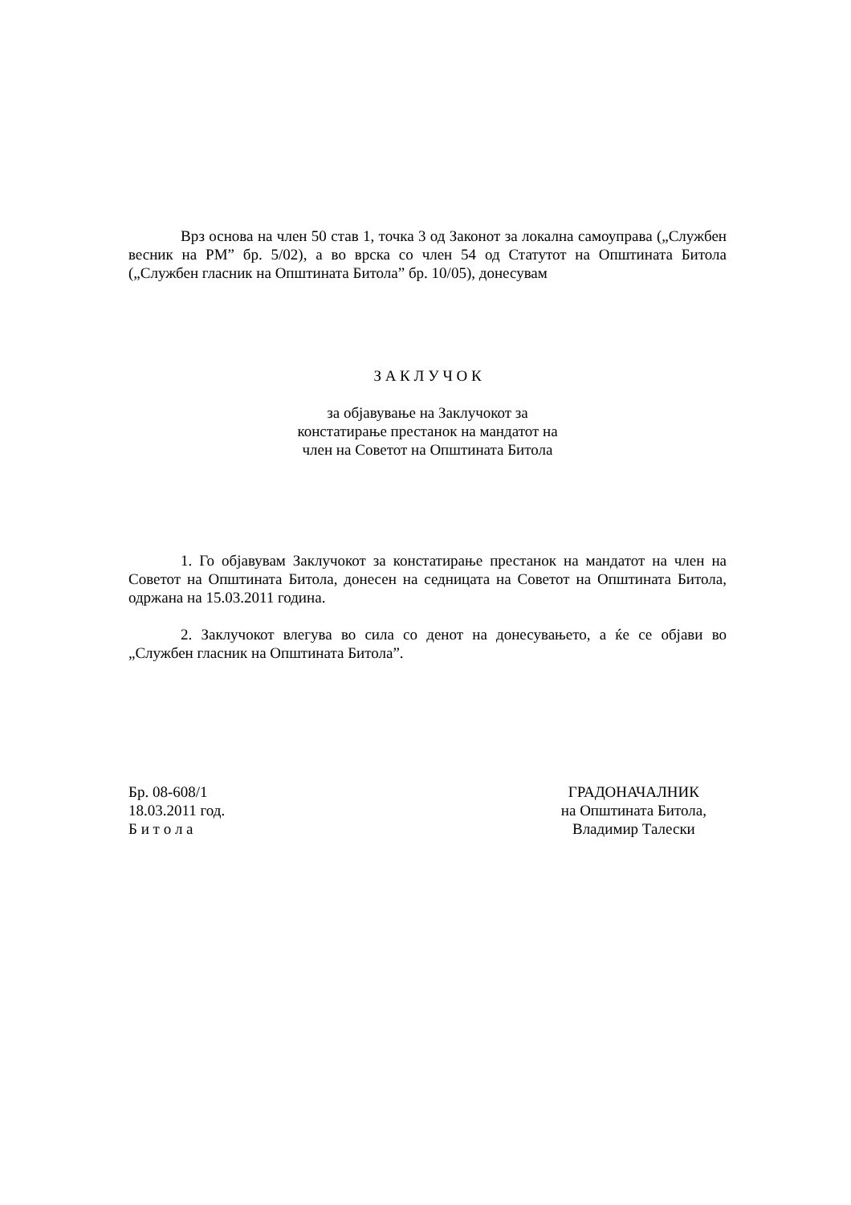Врз основа на член 50 став 1, точка 3 од Законот за локална самоуправа („Службен весник на РМ” бр. 5/02), а во врска со член 54 од Статутот на Општината Битола („Службен гласник на Општината Битола” бр. 10/05), донесувам
З А К Л У Ч О К
за објавување на Заклучокот за
констатирање престанок на мандатот на
член на Советот на Општината Битола
1. Го објавувам Заклучокот за констатирање престанок на мандатот на член на Советот на Општината Битола, донесен на седницата на Советот на Општината Битола, одржана на 15.03.2011 година.
2. Заклучокот влегува во сила со денот на донесувањето, а ќе се објави во „Службен гласник на Општината Битола”.
Бр. 08-608/1
18.03.2011 год.
Б и т о л а
ГРАДОНАЧАЛНИК
на Општината Битола,
Владимир Талески